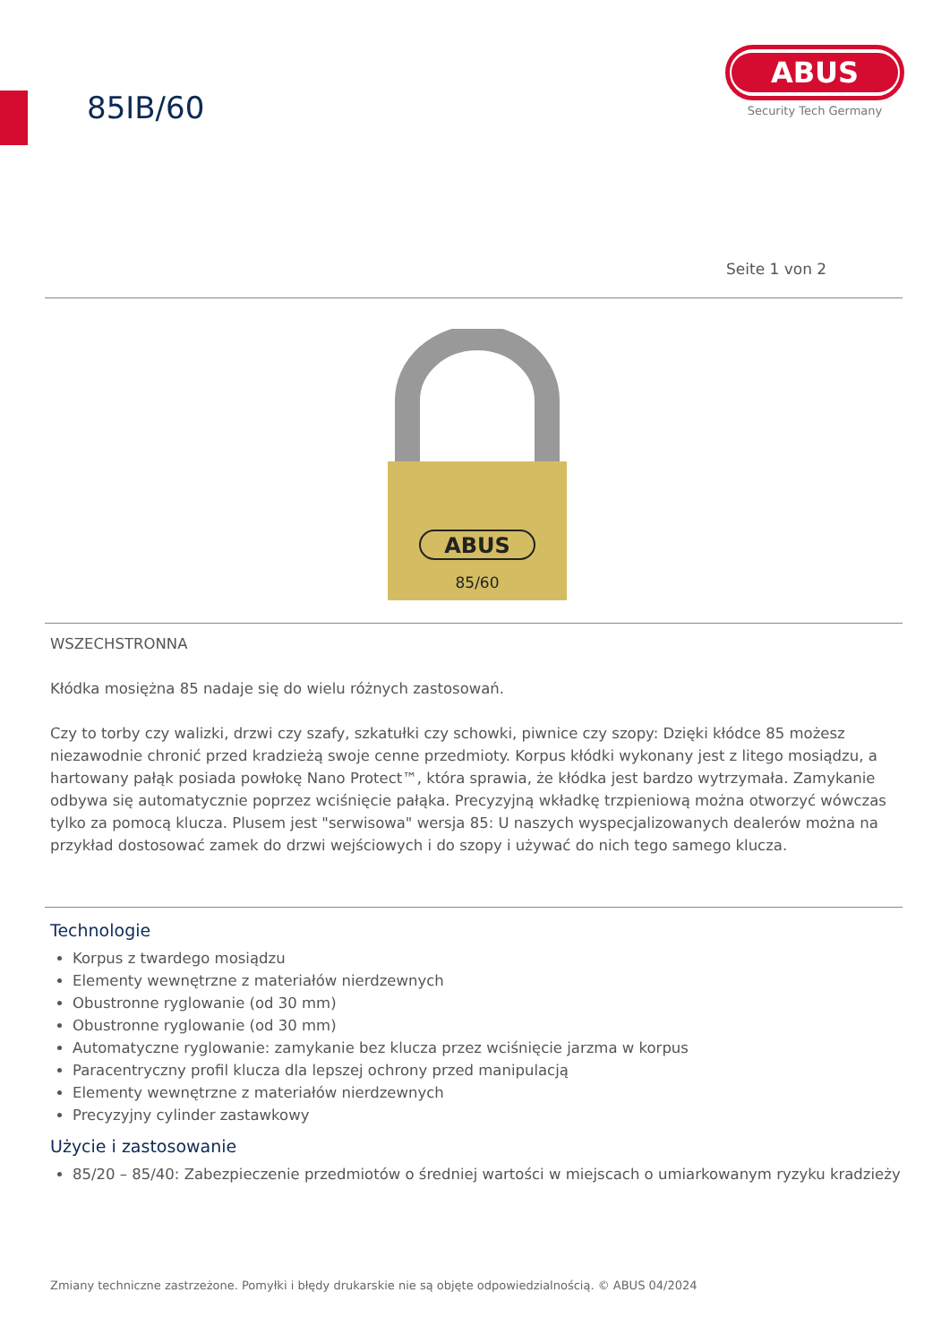85IB/60
ABUS
Security Tech Germany
Seite 1 von 2
ABUS
85/60
WSZECHSTRONNA
Kłódka mosiężna 85 nadaje się do wielu różnych zastosowań.
Czy to torby czy walizki, drzwi czy szafy, szkatułki czy schowki, piwnice czy szopy: Dzięki kłódce 85 możesz niezawodnie chronić przed kradzieżą swoje cenne przedmioty. Korpus kłódki wykonany jest z litego mosiądzu, a hartowany pałąk posiada powłokę Nano Protect™, która sprawia, że kłódka jest bardzo wytrzymała. Zamykanie odbywa się automatycznie poprzez wciśnięcie pałąka. Precyzyjną wkładkę trzpieniową można otworzyć wówczas tylko za pomocą klucza. Plusem jest "serwisowa" wersja 85: U naszych wyspecjalizowanych dealerów można na przykład dostosować zamek do drzwi wejściowych i do szopy i używać do nich tego samego klucza.
Technologie
Korpus z twardego mosiądzu
Elementy wewnętrzne z materiałów nierdzewnych
Obustronne ryglowanie (od 30 mm)
Obustronne ryglowanie (od 30 mm)
Automatyczne ryglowanie: zamykanie bez klucza przez wciśnięcie jarzma w korpus
Paracentryczny profil klucza dla lepszej ochrony przed manipulacją
Elementy wewnętrzne z materiałów nierdzewnych
Precyzyjny cylinder zastawkowy
Użycie i zastosowanie
85/20 – 85/40: Zabezpieczenie przedmiotów o średniej wartości w miejscach o umiarkowanym ryzyku kradzieży
Zmiany techniczne zastrzeżone. Pomyłki i błędy drukarskie nie są objęte odpowiedzialnością. © ABUS 04/2024